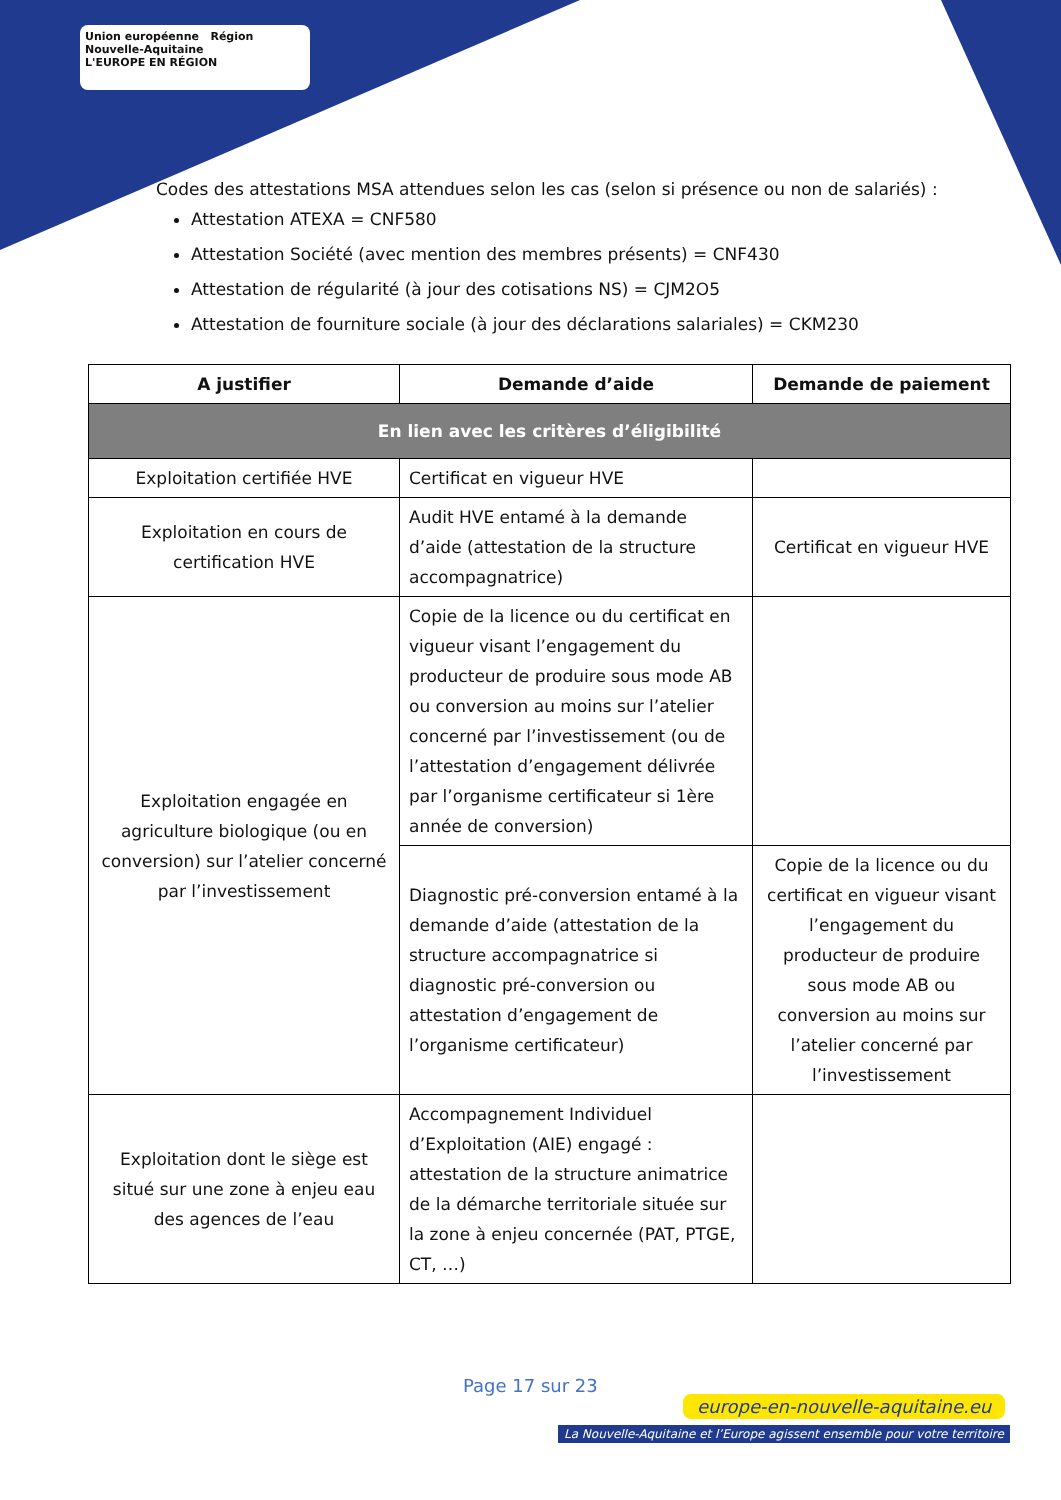Union européenne Région Nouvelle-Aquitaine
L'EUROPE EN RÉGION
Codes des attestations MSA attendues selon les cas (selon si présence ou non de salariés) :
Attestation ATEXA = CNF580
Attestation Société (avec mention des membres présents) = CNF430
Attestation de régularité (à jour des cotisations NS) = CJM2O5
Attestation de fourniture sociale (à jour des déclarations salariales) = CKM230
| A justifier | Demande d’aide | Demande de paiement |
| --- | --- | --- |
| En lien avec les critères d’éligibilité | | |
| Exploitation certifiée HVE | Certificat en vigueur HVE | |
| Exploitation en cours de certification HVE | Audit HVE entamé à la demande d’aide (attestation de la structure accompagnatrice) | Certificat en vigueur HVE |
| Exploitation engagée en agriculture biologique (ou en conversion) sur l’atelier concerné par l’investissement | Copie de la licence ou du certificat en vigueur visant l’engagement du producteur de produire sous mode AB ou conversion au moins sur l’atelier concerné par l’investissement (ou de l’attestation d’engagement délivrée par l’organisme certificateur si 1ère année de conversion) | |
| | Diagnostic pré-conversion entamé à la demande d’aide (attestation de la structure accompagnatrice si diagnostic pré-conversion ou attestation d’engagement de l’organisme certificateur) | Copie de la licence ou du certificat en vigueur visant l’engagement du producteur de produire sous mode AB ou conversion au moins sur l’atelier concerné par l’investissement |
| Exploitation dont le siège est situé sur une zone à enjeu eau des agences de l’eau | Accompagnement Individuel d’Exploitation (AIE) engagé : attestation de la structure animatrice de la démarche territoriale située sur la zone à enjeu concernée (PAT, PTGE, CT, …) | |
Page 17 sur 23
europe-en-nouvelle-aquitaine.eu
La Nouvelle-Aquitaine et l’Europe agissent ensemble pour votre territoire